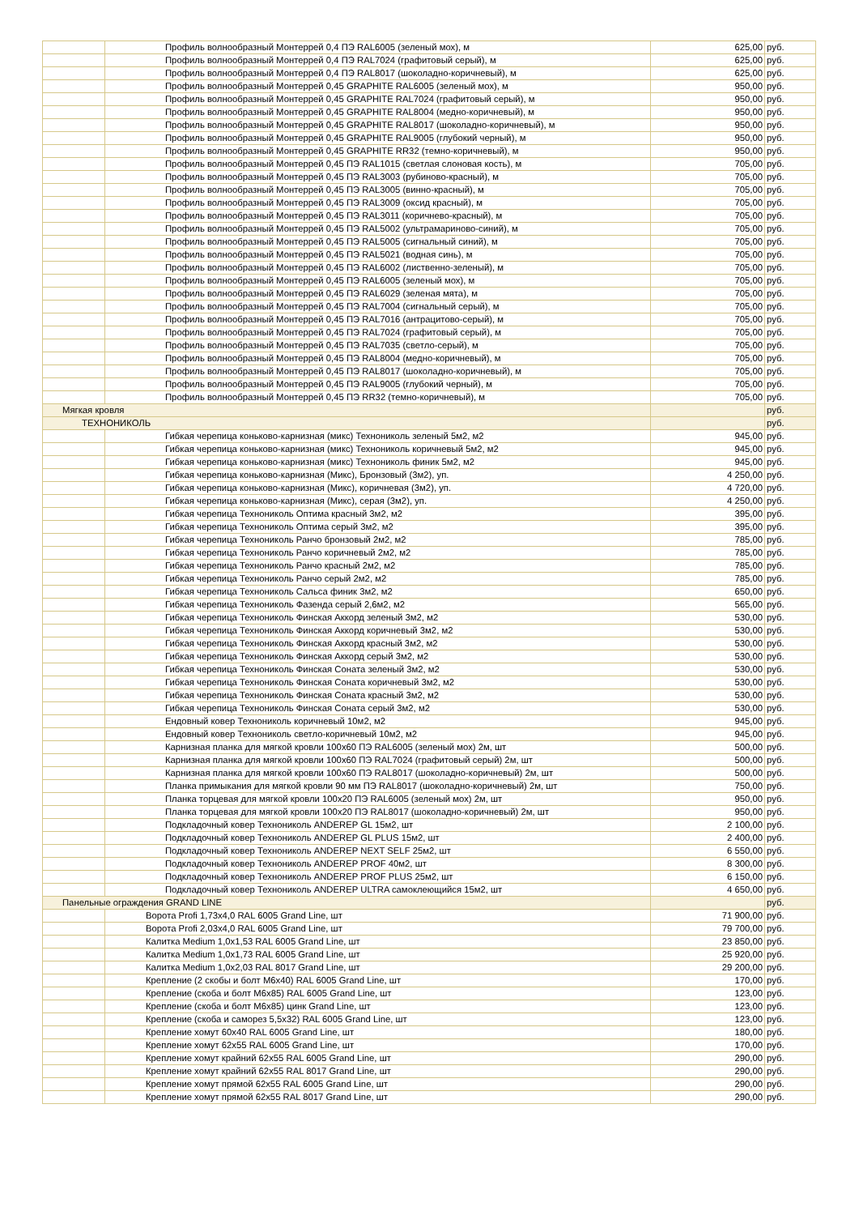| | Профиль волнообразный Монтеррей 0,4 ПЭ RAL6005 (зеленый мох), м | 625,00 | руб. |
| | Профиль волнообразный Монтеррей 0,4 ПЭ RAL7024 (графитовый серый), м | 625,00 | руб. |
| | Профиль волнообразный Монтеррей 0,4 ПЭ RAL8017 (шоколадно-коричневый), м | 625,00 | руб. |
| | Профиль волнообразный Монтеррей 0,45 GRAPHITE RAL6005 (зеленый мох), м | 950,00 | руб. |
| | Профиль волнообразный Монтеррей 0,45 GRAPHITE RAL7024 (графитовый серый), м | 950,00 | руб. |
| | Профиль волнообразный Монтеррей 0,45 GRAPHITE RAL8004 (медно-коричневый), м | 950,00 | руб. |
| | Профиль волнообразный Монтеррей 0,45 GRAPHITE RAL8017 (шоколадно-коричневый), м | 950,00 | руб. |
| | Профиль волнообразный Монтеррей 0,45 GRAPHITE RAL9005 (глубокий черный), м | 950,00 | руб. |
| | Профиль волнообразный Монтеррей 0,45 GRAPHITE RR32 (темно-коричневый), м | 950,00 | руб. |
| | Профиль волнообразный Монтеррей 0,45 ПЭ RAL1015 (светлая слоновая кость), м | 705,00 | руб. |
| | Профиль волнообразный Монтеррей 0,45 ПЭ RAL3003 (рубиново-красный), м | 705,00 | руб. |
| | Профиль волнообразный Монтеррей 0,45 ПЭ RAL3005 (винно-красный), м | 705,00 | руб. |
| | Профиль волнообразный Монтеррей 0,45 ПЭ RAL3009 (оксид красный), м | 705,00 | руб. |
| | Профиль волнообразный Монтеррей 0,45 ПЭ RAL3011 (коричнево-красный), м | 705,00 | руб. |
| | Профиль волнообразный Монтеррей 0,45 ПЭ RAL5002 (ультрамариново-синий), м | 705,00 | руб. |
| | Профиль волнообразный Монтеррей 0,45 ПЭ RAL5005 (сигнальный синий), м | 705,00 | руб. |
| | Профиль волнообразный Монтеррей 0,45 ПЭ RAL5021 (водная синь), м | 705,00 | руб. |
| | Профиль волнообразный Монтеррей 0,45 ПЭ RAL6002 (лиственно-зеленый), м | 705,00 | руб. |
| | Профиль волнообразный Монтеррей 0,45 ПЭ RAL6005 (зеленый мох), м | 705,00 | руб. |
| | Профиль волнообразный Монтеррей 0,45 ПЭ RAL6029 (зеленая мята), м | 705,00 | руб. |
| | Профиль волнообразный Монтеррей 0,45 ПЭ RAL7004 (сигнальный серый), м | 705,00 | руб. |
| | Профиль волнообразный Монтеррей 0,45 ПЭ RAL7016 (антрацитово-серый), м | 705,00 | руб. |
| | Профиль волнообразный Монтеррей 0,45 ПЭ RAL7024 (графитовый серый), м | 705,00 | руб. |
| | Профиль волнообразный Монтеррей 0,45 ПЭ RAL7035 (светло-серый), м | 705,00 | руб. |
| | Профиль волнообразный Монтеррей 0,45 ПЭ RAL8004 (медно-коричневый), м | 705,00 | руб. |
| | Профиль волнообразный Монтеррей 0,45 ПЭ RAL8017 (шоколадно-коричневый), м | 705,00 | руб. |
| | Профиль волнообразный Монтеррей 0,45 ПЭ RAL9005 (глубокий черный), м | 705,00 | руб. |
| | Профиль волнообразный Монтеррей 0,45 ПЭ RR32 (темно-коричневый), м | 705,00 | руб. |
| Мягкая кровля | | | руб. |
| ТЕХНОНИКОЛЬ | | | руб. |
| | Гибкая черепица коньково-карнизная (микс) Технониколь зеленый 5м2, м2 | 945,00 | руб. |
| | Гибкая черепица коньково-карнизная (микс) Технониколь коричневый 5м2, м2 | 945,00 | руб. |
| | Гибкая черепица коньково-карнизная (микс) Технониколь финик 5м2, м2 | 945,00 | руб. |
| | Гибкая черепица коньково-карнизная (Микс), Бронзовый (3м2), уп. | 4 250,00 | руб. |
| | Гибкая черепица коньково-карнизная (Микс), коричневая (3м2), уп. | 4 720,00 | руб. |
| | Гибкая черепица коньково-карнизная (Микс), серая (3м2), уп. | 4 250,00 | руб. |
| | Гибкая черепица Технониколь Оптима красный 3м2, м2 | 395,00 | руб. |
| | Гибкая черепица Технониколь Оптима серый 3м2, м2 | 395,00 | руб. |
| | Гибкая черепица Технониколь Ранчо бронзовый 2м2, м2 | 785,00 | руб. |
| | Гибкая черепица Технониколь Ранчо коричневый 2м2, м2 | 785,00 | руб. |
| | Гибкая черепица Технониколь Ранчо красный 2м2, м2 | 785,00 | руб. |
| | Гибкая черепица Технониколь Ранчо серый 2м2, м2 | 785,00 | руб. |
| | Гибкая черепица Технониколь Сальса финик 3м2, м2 | 650,00 | руб. |
| | Гибкая черепица Технониколь Фазенда серый 2,6м2, м2 | 565,00 | руб. |
| | Гибкая черепица Технониколь Финская Аккорд зеленый 3м2, м2 | 530,00 | руб. |
| | Гибкая черепица Технониколь Финская Аккорд коричневый 3м2, м2 | 530,00 | руб. |
| | Гибкая черепица Технониколь Финская Аккорд красный 3м2, м2 | 530,00 | руб. |
| | Гибкая черепица Технониколь Финская Аккорд серый 3м2, м2 | 530,00 | руб. |
| | Гибкая черепица Технониколь Финская Соната зеленый 3м2, м2 | 530,00 | руб. |
| | Гибкая черепица Технониколь Финская Соната коричневый 3м2, м2 | 530,00 | руб. |
| | Гибкая черепица Технониколь Финская Соната красный 3м2, м2 | 530,00 | руб. |
| | Гибкая черепица Технониколь Финская Соната серый 3м2, м2 | 530,00 | руб. |
| | Ендовный ковер Технониколь коричневый 10м2, м2 | 945,00 | руб. |
| | Ендовный ковер Технониколь светло-коричневый 10м2, м2 | 945,00 | руб. |
| | Карнизная планка для мягкой кровли 100х60 ПЭ RAL6005 (зеленый мох) 2м, шт | 500,00 | руб. |
| | Карнизная планка для мягкой кровли 100х60 ПЭ RAL7024 (графитовый серый) 2м, шт | 500,00 | руб. |
| | Карнизная планка для мягкой кровли 100х60 ПЭ RAL8017 (шоколадно-коричневый) 2м, шт | 500,00 | руб. |
| | Планка примыкания для мягкой кровли 90 мм ПЭ RAL8017 (шоколадно-коричневый) 2м, шт | 750,00 | руб. |
| | Планка торцевая для мягкой кровли 100х20 ПЭ RAL6005 (зеленый мох) 2м, шт | 950,00 | руб. |
| | Планка торцевая для мягкой кровли 100х20 ПЭ RAL8017 (шоколадно-коричневый) 2м, шт | 950,00 | руб. |
| | Подкладочный ковер Технониколь ANDEREP GL 15м2, шт | 2 100,00 | руб. |
| | Подкладочный ковер Технониколь ANDEREP GL PLUS 15м2, шт | 2 400,00 | руб. |
| | Подкладочный ковер Технониколь ANDEREP NEXT SELF 25м2, шт | 6 550,00 | руб. |
| | Подкладочный ковер Технониколь ANDEREP PROF 40м2, шт | 8 300,00 | руб. |
| | Подкладочный ковер Технониколь ANDEREP PROF PLUS 25м2, шт | 6 150,00 | руб. |
| | Подкладочный ковер Технониколь ANDEREP ULTRA самоклеющийся 15м2, шт | 4 650,00 | руб. |
| Панельные ограждения GRAND LINE | | | руб. |
| | Ворота Profi 1,73x4,0 RAL 6005 Grand Line, шт | 71 900,00 | руб. |
| | Ворота Profi 2,03x4,0 RAL 6005 Grand Line, шт | 79 700,00 | руб. |
| | Калитка Medium 1,0x1,53 RAL 6005 Grand Line, шт | 23 850,00 | руб. |
| | Калитка Medium 1,0x1,73 RAL 6005 Grand Line, шт | 25 920,00 | руб. |
| | Калитка Medium 1,0x2,03 RAL 8017 Grand Line, шт | 29 200,00 | руб. |
| | Крепление (2 скобы и болт М6х40) RAL 6005 Grand Line, шт | 170,00 | руб. |
| | Крепление (скоба и болт М6х85) RAL 6005 Grand Line, шт | 123,00 | руб. |
| | Крепление (скоба и болт М6х85) цинк Grand Line, шт | 123,00 | руб. |
| | Крепление (скоба и саморез 5,5х32) RAL 6005 Grand Line, шт | 123,00 | руб. |
| | Крепление хомут 60х40 RAL 6005 Grand Line, шт | 180,00 | руб. |
| | Крепление хомут 62х55 RAL 6005 Grand Line, шт | 170,00 | руб. |
| | Крепление хомут крайний 62х55 RAL 6005 Grand Line, шт | 290,00 | руб. |
| | Крепление хомут крайний 62х55 RAL 8017 Grand Line, шт | 290,00 | руб. |
| | Крепление хомут прямой 62х55 RAL 6005 Grand Line, шт | 290,00 | руб. |
| | Крепление хомут прямой 62х55 RAL 8017 Grand Line, шт | 290,00 | руб. |